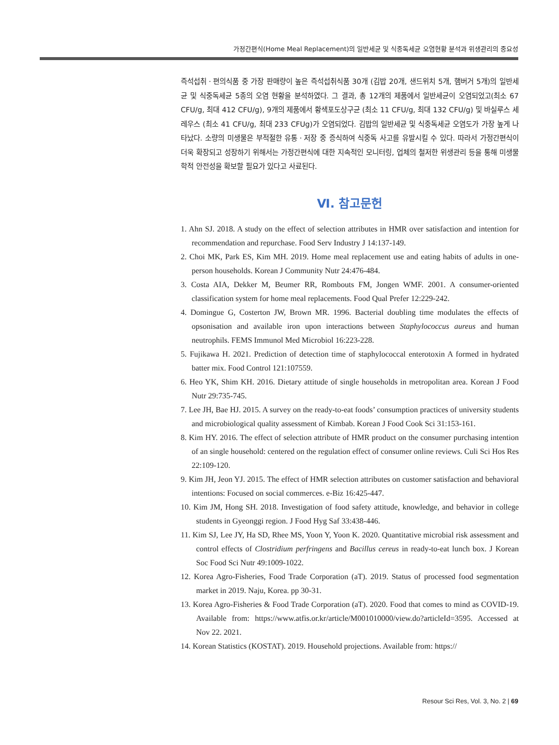가정간편식(Home Meal Replacement)의 일반세균 및 식중독세균 오염현황 분석과 위생관리의 중요성
즉석섭취ㆍ편의식품 중 가장 판매량이 높은 즉석섭취식품 30개 (김밥 20개, 샌드위치 5개, 햄버거 5개)의 일반세균 및 식중독세균 5종의 오염 현황을 분석하였다. 그 결과, 총 12개의 제품에서 일반세균이 오염되었고(최소 67 CFU/g, 최대 412 CFU/g), 9개의 제품에서 황색포도상구균 (최소 11 CFU/g, 최대 132 CFU/g) 및 바실루스 세레우스 (최소 41 CFU/g, 최대 233 CFUg)가 오염되었다. 김밥의 일반세균 및 식중독세균 오염도가 가장 높게 나타났다. 소량의 미생물은 부적절한 유통ㆍ저장 중 증식하여 식중독 사고를 유발시킬 수 있다. 따라서 가정간편식이 더욱 확장되고 성장하기 위해서는 가정간편식에 대한 지속적인 모니터링, 업체의 철저한 위생관리 등을 통해 미생물학적 안전성을 확보할 필요가 있다고 사료된다.
Ⅵ. 참고문헌
1. Ahn SJ. 2018. A study on the effect of selection attributes in HMR over satisfaction and intention for recommendation and repurchase. Food Serv Industry J 14:137-149.
2. Choi MK, Park ES, Kim MH. 2019. Home meal replacement use and eating habits of adults in one-person households. Korean J Community Nutr 24:476-484.
3. Costa AIA, Dekker M, Beumer RR, Rombouts FM, Jongen WMF. 2001. A consumer-oriented classification system for home meal replacements. Food Qual Prefer 12:229-242.
4. Domingue G, Costerton JW, Brown MR. 1996. Bacterial doubling time modulates the effects of opsonisation and available iron upon interactions between Staphylococcus aureus and human neutrophils. FEMS Immunol Med Microbiol 16:223-228.
5. Fujikawa H. 2021. Prediction of detection time of staphylococcal enterotoxin A formed in hydrated batter mix. Food Control 121:107559.
6. Heo YK, Shim KH. 2016. Dietary attitude of single households in metropolitan area. Korean J Food Nutr 29:735-745.
7. Lee JH, Bae HJ. 2015. A survey on the ready-to-eat foods’ consumption practices of university students and microbiological quality assessment of Kimbab. Korean J Food Cook Sci 31:153-161.
8. Kim HY. 2016. The effect of selection attribute of HMR product on the consumer purchasing intention of an single household: centered on the regulation effect of consumer online reviews. Culi Sci Hos Res 22:109-120.
9. Kim JH, Jeon YJ. 2015. The effect of HMR selection attributes on customer satisfaction and behavioral intentions: Focused on social commerces. e-Biz 16:425-447.
10. Kim JM, Hong SH. 2018. Investigation of food safety attitude, knowledge, and behavior in college students in Gyeonggi region. J Food Hyg Saf 33:438-446.
11. Kim SJ, Lee JY, Ha SD, Rhee MS, Yoon Y, Yoon K. 2020. Quantitative microbial risk assessment and control effects of Clostridium perfringens and Bacillus cereus in ready-to-eat lunch box. J Korean Soc Food Sci Nutr 49:1009-1022.
12. Korea Agro-Fisheries, Food Trade Corporation (aT). 2019. Status of processed food segmentation market in 2019. Naju, Korea. pp 30-31.
13. Korea Agro-Fisheries & Food Trade Corporation (aT). 2020. Food that comes to mind as COVID-19. Available from: https://www.atfis.or.kr/article/M001010000/view.do?articleId=3595. Accessed at Nov 22. 2021.
14. Korean Statistics (KOSTAT). 2019. Household projections. Available from: https://
Resour Sci Res, Vol. 3, No. 2 | 69